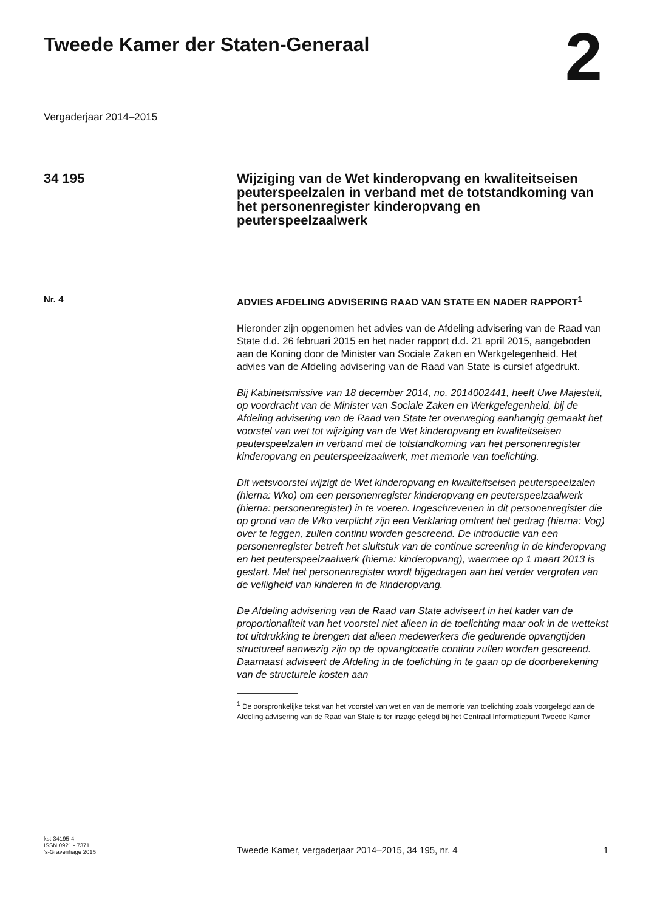Tweede Kamer der Staten-Generaal
2
Vergaderjaar 2014–2015
34 195 Wijziging van de Wet kinderopvang en kwaliteitseisen peuterspeelzalen in verband met de totstandkoming van het personenregister kinderopvang en peuterspeelzaalwerk
Nr. 4
ADVIES AFDELING ADVISERING RAAD VAN STATE EN NADER RAPPORT<sup>1</sup>
Hieronder zijn opgenomen het advies van de Afdeling advisering van de Raad van State d.d. 26 februari 2015 en het nader rapport d.d. 21 april 2015, aangeboden aan de Koning door de Minister van Sociale Zaken en Werkgelegenheid. Het advies van de Afdeling advisering van de Raad van State is cursief afgedrukt.
Bij Kabinetsmissive van 18 december 2014, no. 2014002441, heeft Uwe Majesteit, op voordracht van de Minister van Sociale Zaken en Werkgelegenheid, bij de Afdeling advisering van de Raad van State ter overweging aanhangig gemaakt het voorstel van wet tot wijziging van de Wet kinderopvang en kwaliteitseisen peuterspeelzalen in verband met de totstandkoming van het personenregister kinderopvang en peuterspeelzaalwerk, met memorie van toelichting.
Dit wetsvoorstel wijzigt de Wet kinderopvang en kwaliteitseisen peuterspeelzalen (hierna: Wko) om een personenregister kinderopvang en peuterspeelzaalwerk (hierna: personenregister) in te voeren. Ingeschrevenen in dit personenregister die op grond van de Wko verplicht zijn een Verklaring omtrent het gedrag (hierna: Vog) over te leggen, zullen continu worden gescreend. De introductie van een personenregister betreft het sluitstuk van de continue screening in de kinderopvang en het peuterspeelzaalwerk (hierna: kinderopvang), waarmee op 1 maart 2013 is gestart. Met het personenregister wordt bijgedragen aan het verder vergroten van de veiligheid van kinderen in de kinderopvang.
De Afdeling advisering van de Raad van State adviseert in het kader van de proportionaliteit van het voorstel niet alleen in de toelichting maar ook in de wettekst tot uitdrukking te brengen dat alleen medewerkers die gedurende opvangtijden structureel aanwezig zijn op de opvanglocatie continu zullen worden gescreend. Daarnaast adviseert de Afdeling in de toelichting in te gaan op de doorberekening van de structurele kosten aan
<sup>1</sup> De oorspronkelijke tekst van het voorstel van wet en van de memorie van toelichting zoals voorgelegd aan de Afdeling advisering van de Raad van State is ter inzage gelegd bij het Centraal Informatiepunt Tweede Kamer
kst-34195-4
ISSN 0921 - 7371
’s-Gravenhage 2015
Tweede Kamer, vergaderjaar 2014–2015, 34 195, nr. 4
1